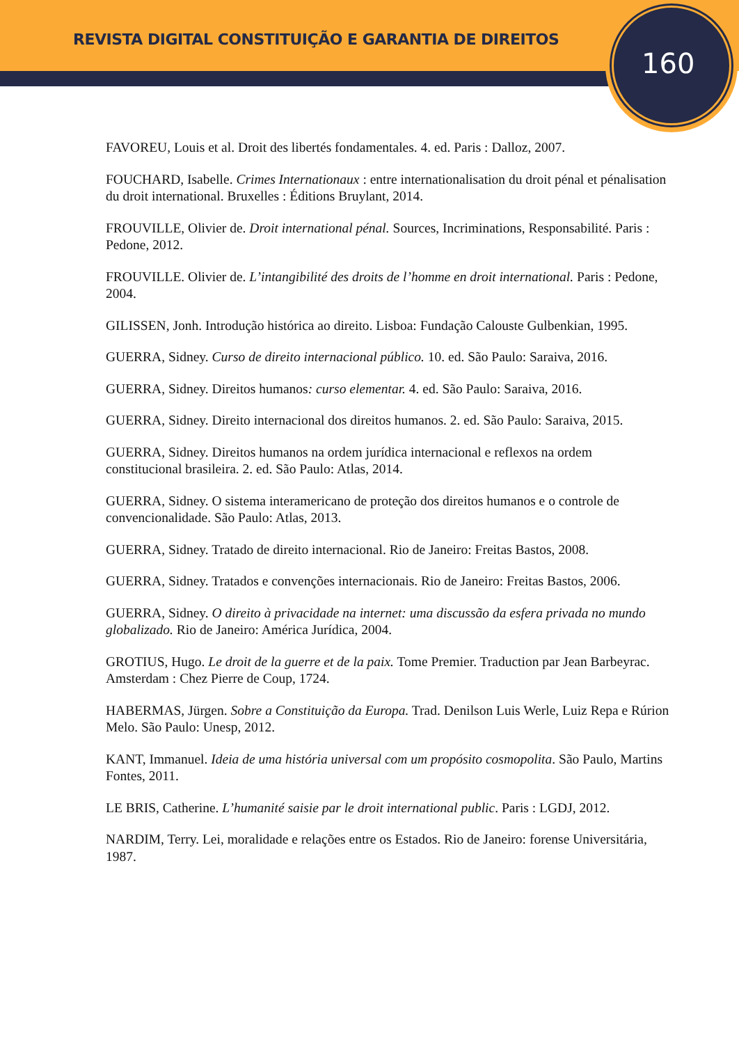REVISTA DIGITAL CONSTITUIÇÃO E GARANTIA DE DIREITOS
160
FAVOREU, Louis et al. Droit des libertés fondamentales. 4. ed. Paris : Dalloz, 2007.
FOUCHARD, Isabelle. Crimes Internationaux : entre internationalisation du droit pénal et pénalisation du droit international. Bruxelles : Éditions Bruylant, 2014.
FROUVILLE, Olivier de. Droit international pénal. Sources, Incriminations, Responsabilité. Paris : Pedone, 2012.
FROUVILLE. Olivier de. L’intangibilité des droits de l’homme en droit international. Paris : Pedone, 2004.
GILISSEN, Jonh. Introdução histórica ao direito. Lisboa: Fundação Calouste Gulbenkian, 1995.
GUERRA, Sidney. Curso de direito internacional público. 10. ed. São Paulo: Saraiva, 2016.
GUERRA, Sidney. Direitos humanos: curso elementar. 4. ed. São Paulo: Saraiva, 2016.
GUERRA, Sidney. Direito internacional dos direitos humanos. 2. ed. São Paulo: Saraiva, 2015.
GUERRA, Sidney. Direitos humanos na ordem jurídica internacional e reflexos na ordem constitucional brasileira. 2. ed. São Paulo: Atlas, 2014.
GUERRA, Sidney. O sistema interamericano de proteção dos direitos humanos e o controle de convencionalidade. São Paulo: Atlas, 2013.
GUERRA, Sidney. Tratado de direito internacional. Rio de Janeiro: Freitas Bastos, 2008.
GUERRA, Sidney. Tratados e convenções internacionais. Rio de Janeiro: Freitas Bastos, 2006.
GUERRA, Sidney. O direito à privacidade na internet: uma discussão da esfera privada no mundo globalizado. Rio de Janeiro: América Jurídica, 2004.
GROTIUS, Hugo. Le droit de la guerre et de la paix. Tome Premier. Traduction par Jean Barbeyrac. Amsterdam : Chez Pierre de Coup, 1724.
HABERMAS, Jürgen. Sobre a Constituição da Europa. Trad. Denilson Luis Werle, Luiz Repa e Rúrion Melo. São Paulo: Unesp, 2012.
KANT, Immanuel. Ideia de uma história universal com um propósito cosmopolita. São Paulo, Martins Fontes, 2011.
LE BRIS, Catherine. L’humanité saisie par le droit international public. Paris : LGDJ, 2012.
NARDIM, Terry. Lei, moralidade e relações entre os Estados. Rio de Janeiro: forense Universitária, 1987.